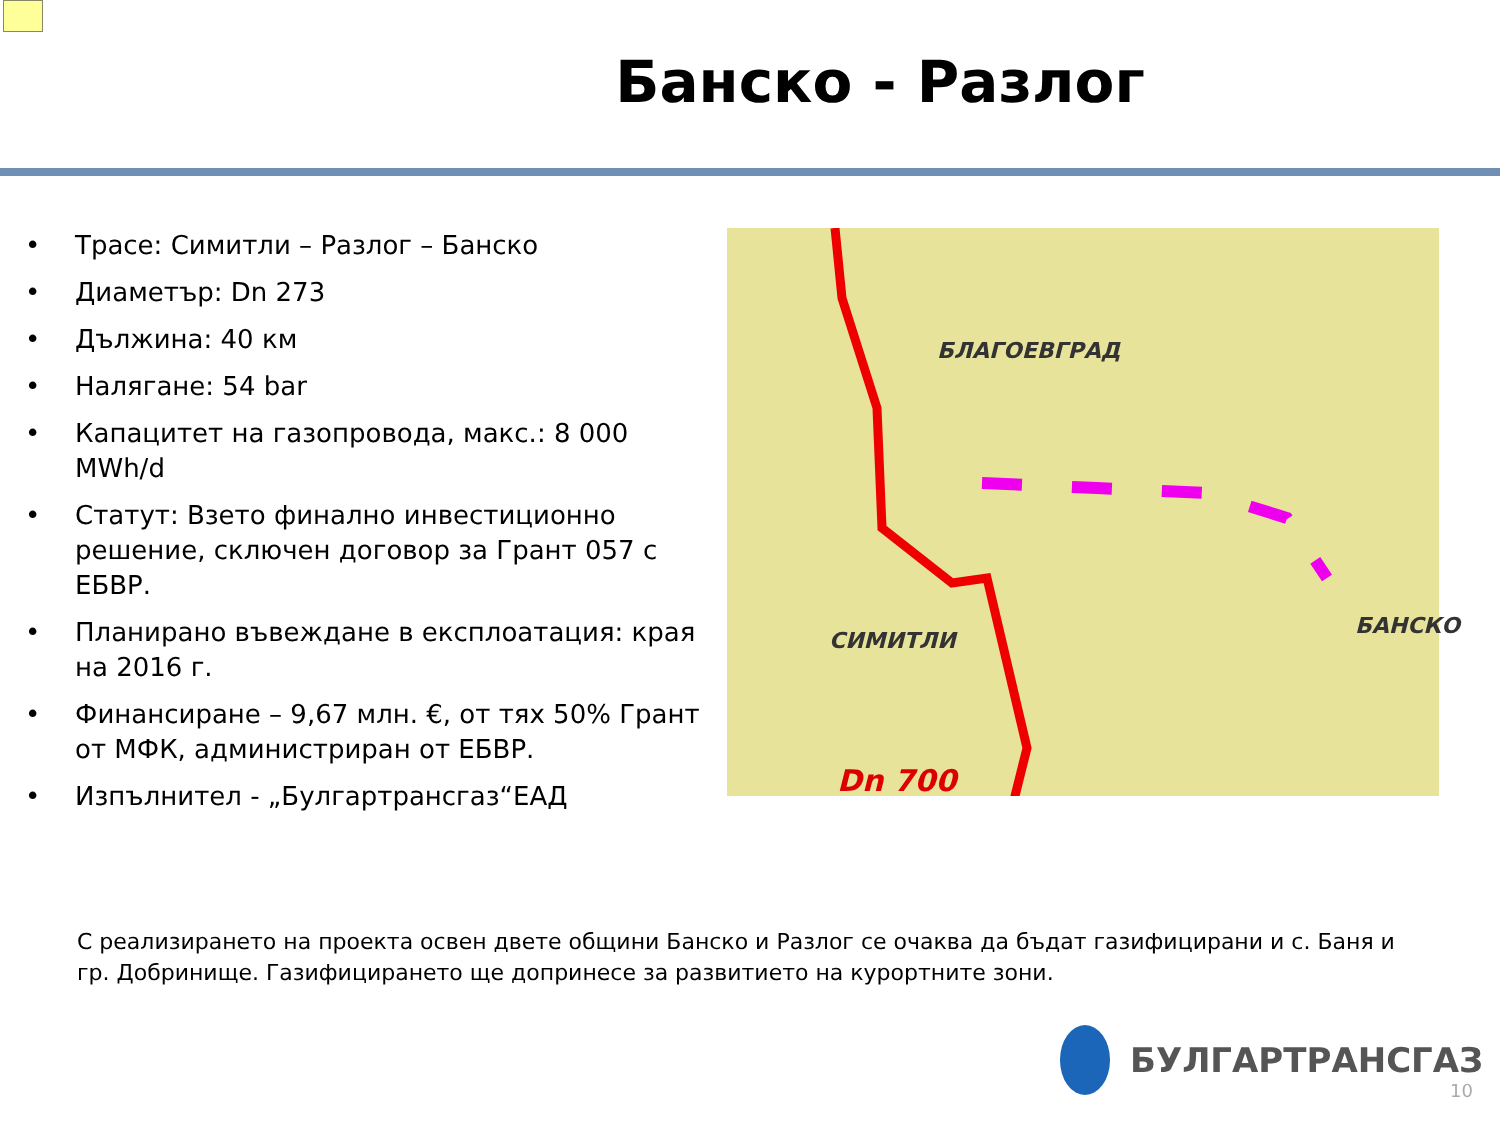Банско - Разлог
• Трасе: Симитли – Разлог – Банско
• Диаметър: Dn 273
• Дължина: 40 км
• Налягане: 54 bar
• Капацитет на газопровода, макс.: 8 000 MWh/d
• Статут: Взето финално инвестиционно решение, сключен договор за Грант 057 с ЕБВР.
• Планирано въвеждане в експлоатация: края на 2016 г.
• Финансиране – 9,67 млн. €, от тях 50% Грант от МФК, администриран от ЕБВР.
• Изпълнител - „Булгартрансгаз“ЕАД
БЛАГОЕВГРАД
СИМИТЛИ
БАНСКО
Dn 700
С реализирането на проекта освен двете общини Банско и Разлог се очаква да бъдат газифицирани и с. Баня и гр. Добринище. Газифицирането ще допринесе за развитието на курортните зони.
БУЛГАРТРАНСГАЗ
10